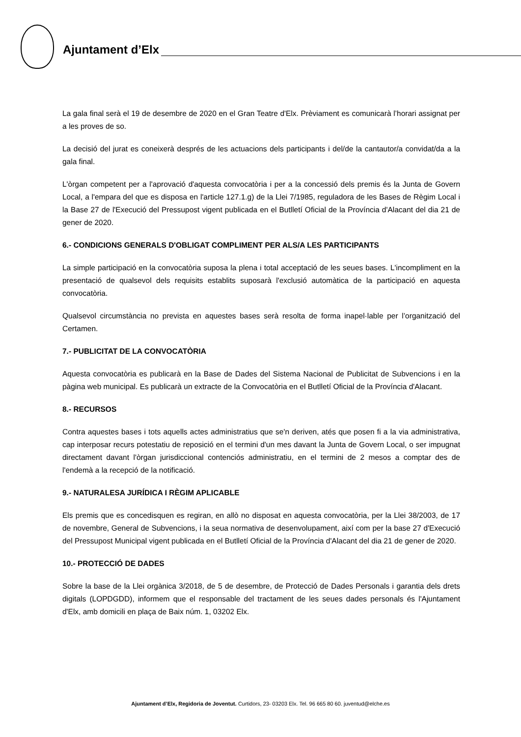Ajuntament d’Elx
La gala final serà el 19 de desembre de 2020 en el Gran Teatre d'Elx. Prèviament es comunicarà l’horari assignat per a les proves de so.
La decisió del jurat es coneixerà després de les actuacions dels participants i del/de la cantautor/a convidat/da a la gala final.
L'òrgan competent per a l'aprovació d'aquesta convocatòria i per a la concessió dels premis és la Junta de Govern Local, a l'empara del que es disposa en l'article 127.1.g) de la Llei 7/1985, reguladora de les Bases de Règim Local i la Base 27 de l'Execució del Pressupost vigent publicada en el Butlletí Oficial de la Província d'Alacant del dia 21 de gener de 2020.
6.- CONDICIONS GENERALS D'OBLIGAT COMPLIMENT PER ALS/A LES PARTICIPANTS
La simple participació en la convocatòria suposa la plena i total acceptació de les seues bases. L'incompliment en la presentació de qualsevol dels requisits establits suposarà l'exclusió automàtica de la participació en aquesta convocatòria.
Qualsevol circumstància no prevista en aquestes bases serà resolta de forma inapel·lable per l’organització del Certamen.
7.- PUBLICITAT DE LA CONVOCATÒRIA
Aquesta convocatòria es publicarà en la Base de Dades del Sistema Nacional de Publicitat de Subvencions i en la pàgina web municipal. Es publicarà un extracte de la Convocatòria en el Butlletí Oficial de la Província d'Alacant.
8.- RECURSOS
Contra aquestes bases i tots aquells actes administratius que se'n deriven, atés que posen fi a la via administrativa, cap interposar recurs potestatiu de reposició en el termini d'un mes davant la Junta de Govern Local, o ser impugnat directament davant l'òrgan jurisdiccional contenciós administratiu, en el termini de 2 mesos a comptar des de l'endemà a la recepció de la notificació.
9.- NATURALESA JURÍDICA I RÈGIM APLICABLE
Els premis que es concedisquen es regiran, en allò no disposat en aquesta convocatòria, per la Llei 38/2003, de 17 de novembre, General de Subvencions, i la seua normativa de desenvolupament, així com per la base 27 d'Execució del Pressupost Municipal vigent publicada en el Butlletí Oficial de la Província d'Alacant del dia 21 de gener de 2020.
10.- PROTECCIÓ DE DADES
Sobre la base de la Llei orgànica 3/2018, de 5 de desembre, de Protecció de Dades Personals i garantia dels drets digitals (LOPDGDD), informem que el responsable del tractament de les seues dades personals és l'Ajuntament d'Elx, amb domicili en plaça de Baix núm. 1, 03202 Elx.
Ajuntament d’Elx, Regidoria de Joventut. Curtidors, 23- 03203 Elx. Tel. 96 665 80 60. juventud@elche.es